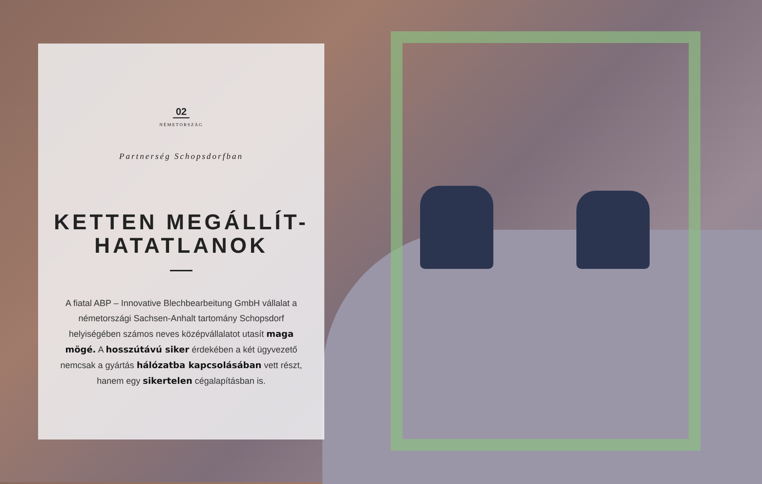02
NÉMETORSZÁG
Partnerség Schopsdorfban
KETTEN MEGÁLLÍT-
HATATLANOK
A fiatal ABP – Innovative Blechbearbeitung GmbH vállalat a németországi Sachsen-Anhalt tartomány Schopsdorf helyiségében számos neves középvállalatot utasít maga mögé. A hosszútávú siker érdekében a két ügyvezető nemcsak a gyártás hálózatba kapcsolásában vett részt, hanem egy sikertelen cégalapításban is.